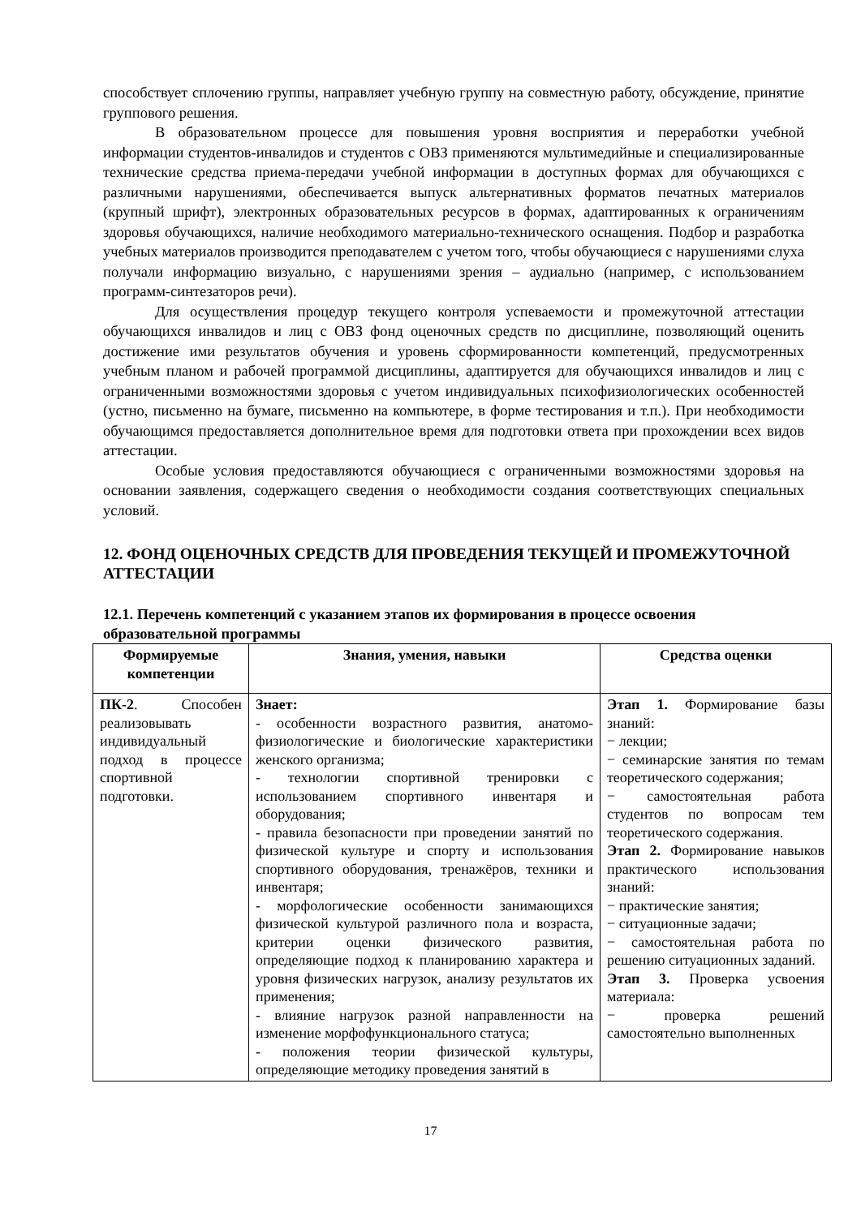способствует сплочению группы, направляет учебную группу на совместную работу, обсуждение, принятие группового решения.
В образовательном процессе для повышения уровня восприятия и переработки учебной информации студентов-инвалидов и студентов с ОВЗ применяются мультимедийные и специализированные технические средства приема-передачи учебной информации в доступных формах для обучающихся с различными нарушениями, обеспечивается выпуск альтернативных форматов печатных материалов (крупный шрифт), электронных образовательных ресурсов в формах, адаптированных к ограничениям здоровья обучающихся, наличие необходимого материально-технического оснащения. Подбор и разработка учебных материалов производится преподавателем с учетом того, чтобы обучающиеся с нарушениями слуха получали информацию визуально, с нарушениями зрения – аудиально (например, с использованием программ-синтезаторов речи).
Для осуществления процедур текущего контроля успеваемости и промежуточной аттестации обучающихся инвалидов и лиц с ОВЗ фонд оценочных средств по дисциплине, позволяющий оценить достижение ими результатов обучения и уровень сформированности компетенций, предусмотренных учебным планом и рабочей программой дисциплины, адаптируется для обучающихся инвалидов и лиц с ограниченными возможностями здоровья с учетом индивидуальных психофизиологических особенностей (устно, письменно на бумаге, письменно на компьютере, в форме тестирования и т.п.). При необходимости обучающимся предоставляется дополнительное время для подготовки ответа при прохождении всех видов аттестации.
Особые условия предоставляются обучающиеся с ограниченными возможностями здоровья на основании заявления, содержащего сведения о необходимости создания соответствующих специальных условий.
12. ФОНД ОЦЕНОЧНЫХ СРЕДСТВ ДЛЯ ПРОВЕДЕНИЯ ТЕКУЩЕЙ И ПРОМЕЖУТОЧНОЙ АТТЕСТАЦИИ
12.1. Перечень компетенций с указанием этапов их формирования в процессе освоения образовательной программы
| Формируемые компетенции | Знания, умения, навыки | Средства оценки |
| --- | --- | --- |
| ПК-2 . Способен реализовывать индивидуальный подход в процессе спортивной подготовки. | Знает: - особенности возрастного развития, анатомо-физиологические и биологические характеристики женского организма; - технологии спортивной тренировки с использованием спортивного инвентаря и оборудования; - правила безопасности при проведении занятий по физической культуре и спорту и использования спортивного оборудования, тренажёров, техники и инвентаря; - морфологические особенности занимающихся физической культурой различного пола и возраста, критерии оценки физического развития, определяющие подход к планированию характера и уровня физических нагрузок, анализу результатов их применения; - влияние нагрузок разной направленности на изменение морфофункционального статуса; - положения теории физической культуры, определяющие методику проведения занятий в | Этап 1. Формирование базы знаний: − лекции; − семинарские занятия по темам теоретического содержания; − самостоятельная работа студентов по вопросам тем теоретического содержания. Этап 2. Формирование навыков практического использования знаний: − практические занятия; − ситуационные задачи; − самостоятельная работа по решению ситуационных заданий. Этап 3. Проверка усвоения материала: − проверка решений самостоятельно выполненных |
17